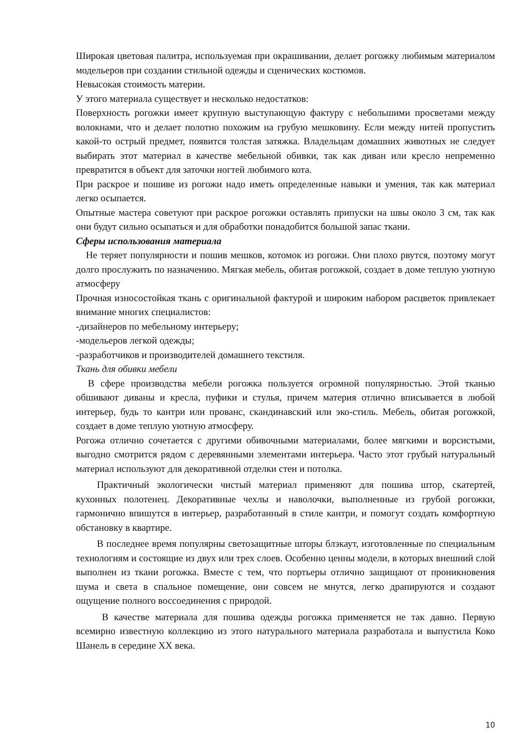Широкая цветовая палитра, используемая при окрашивании, делает рогожку любимым материалом модельеров при создании стильной одежды и сценических костюмов.
Невысокая стоимость материи.
У этого материала существует и несколько недостатков:
Поверхность рогожки имеет крупную выступающую фактуру с небольшими просветами между волокнами, что и делает полотно похожим на грубую мешковину. Если между нитей пропустить какой-то острый предмет, появится толстая затяжка. Владельцам домашних животных не следует выбирать этот материал в качестве мебельной обивки, так как диван или кресло непременно превратится в объект для заточки ногтей любимого кота.
При раскрое и пошиве из рогожи надо иметь определенные навыки и умения, так как материал легко осыпается.
Опытные мастера советуют при раскрое рогожки оставлять припуски на швы около 3 см, так как они будут сильно осыпаться и для обработки понадобится большой запас ткани.
Сферы использования материала
Не теряет популярности и пошив мешков, котомок из рогожи. Они плохо рвутся, поэтому могут долго прослужить по назначению. Мягкая мебель, обитая рогожкой, создает в доме теплую уютную атмосферу
Прочная износостойкая ткань с оригинальной фактурой и широким набором расцветок привлекает внимание многих специалистов:
-дизайнеров по мебельному интерьеру;
-модельеров легкой одежды;
-разработчиков и производителей домашнего текстиля.
Ткань для обивки мебели
В сфере производства мебели рогожка пользуется огромной популярностью. Этой тканью обшивают диваны и кресла, пуфики и стулья, причем материя отлично вписывается в любой интерьер, будь то кантри или прованс, скандинавский или эко-стиль. Мебель, обитая рогожкой, создает в доме теплую уютную атмосферу.
Рогожа отлично сочетается с другими обивочными материалами, более мягкими и ворсистыми, выгодно смотрится рядом с деревянными элементами интерьера. Часто этот грубый натуральный материал используют для декоративной отделки стен и потолка.
Практичный экологически чистый материал применяют для пошива штор, скатертей, кухонных полотенец. Декоративные чехлы и наволочки, выполненные из грубой рогожки, гармонично впишутся в интерьер, разработанный в стиле кантри, и помогут создать комфортную обстановку в квартире.
В последнее время популярны светозащитные шторы блэкаут, изготовленные по специальным технологиям и состоящие из двух или трех слоев. Особенно ценны модели, в которых внешний слой выполнен из ткани рогожка. Вместе с тем, что портьеры отлично защищают от проникновения шума и света в спальное помещение, они совсем не мнутся, легко драпируются и создают ощущение полного воссоединения с природой.
В качестве материала для пошива одежды рогожка применяется не так давно. Первую всемирно известную коллекцию из этого натурального материала разработала и выпустила Коко Шанель в середине XX века.
10